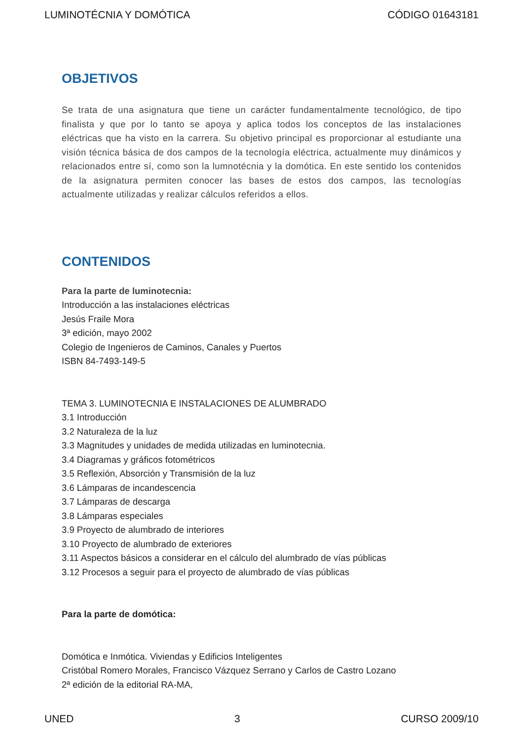LUMINOTÉCNIA Y DOMÓTICA CÓDIGO 01643181
OBJETIVOS
Se trata de una asignatura que tiene un carácter fundamentalmente tecnológico, de tipo finalista y que por lo tanto se apoya y aplica todos los conceptos de las instalaciones eléctricas que ha visto en la carrera. Su objetivo principal es proporcionar al estudiante una visión técnica básica de dos campos de la tecnología eléctrica, actualmente muy dinámicos y relacionados entre sí, como son la lumnotécnia y la domótica. En este sentido los contenidos de la asignatura permiten conocer las bases de estos dos campos, las tecnologías actualmente utilizadas y realizar cálculos referidos a ellos.
CONTENIDOS
Para la parte de luminotecnia:
Introducción a las instalaciones eléctricas
Jesús Fraile Mora
3ª edición, mayo 2002
Colegio de Ingenieros de Caminos, Canales y Puertos
ISBN 84-7493-149-5
TEMA 3. LUMINOTECNIA E INSTALACIONES DE ALUMBRADO
3.1 Introducción
3.2 Naturaleza de la luz
3.3 Magnitudes y unidades de medida utilizadas en luminotecnia.
3.4 Diagramas y gráficos fotométricos
3.5 Reflexión, Absorción y Transmisión de la luz
3.6 Lámparas de incandescencia
3.7 Lámparas de descarga
3.8 Lámparas especiales
3.9 Proyecto de alumbrado de interiores
3.10 Proyecto de alumbrado de exteriores
3.11 Aspectos básicos a considerar en el cálculo del alumbrado de vías públicas
3.12 Procesos a seguir para el proyecto de alumbrado de vías públicas
Para la parte de domótica:
Domótica e Inmótica. Viviendas y Edificios Inteligentes
Cristóbal Romero Morales, Francisco Vázquez Serrano y Carlos de Castro Lozano
2ª edición de la editorial RA-MA,
UNED 3 CURSO 2009/10